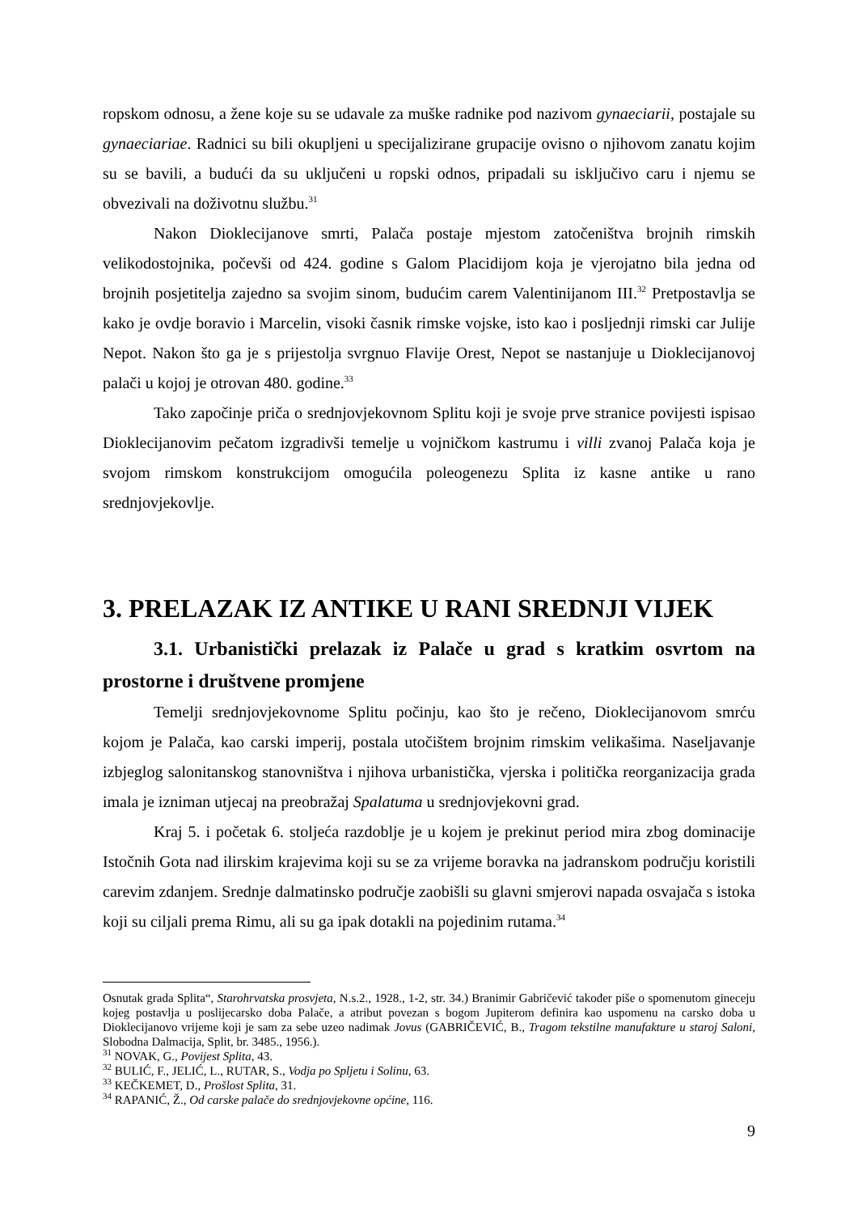ropskom odnosu, a žene koje su se udavale za muške radnike pod nazivom gynaeciarii, postajale su gynaeciariae. Radnici su bili okupljeni u specijalizirane grupacije ovisno o njihovom zanatu kojim su se bavili, a budući da su uključeni u ropski odnos, pripadali su isključivo caru i njemu se obvezivali na doživotnu službu.<sup>31</sup>
Nakon Dioklecijanove smrti, Palača postaje mjestom zatočeništva brojnih rimskih velikodostojnika, počevši od 424. godine s Galom Placidijom koja je vjerojatno bila jedna od brojnih posjetitelja zajedno sa svojim sinom, budućim carem Valentinijanom III.<sup>32</sup> Pretpostavlja se kako je ovdje boravio i Marcelin, visoki časnik rimske vojske, isto kao i posljednji rimski car Julije Nepot. Nakon što ga je s prijestolja svrgnuo Flavije Orest, Nepot se nastanjuje u Dioklecijanovoj palači u kojoj je otrovan 480. godine.<sup>33</sup>
Tako započinje priča o srednjovjekovnom Splitu koji je svoje prve stranice povijesti ispisao Dioklecijanovim pečatom izgradivši temelje u vojničkom kastrumu i villi zvanoj Palača koja je svojom rimskom konstrukcijom omogućila poleogenezu Splita iz kasne antike u rano srednjovjekovlje.
3. PRELAZAK IZ ANTIKE U RANI SREDNJI VIJEK
3.1. Urbanistički prelazak iz Palače u grad s kratkim osvrtom na prostorne i društvene promjene
Temelji srednjovjekovnome Splitu počinju, kao što je rečeno, Dioklecijanovom smrću kojom je Palača, kao carski imperij, postala utočištem brojnim rimskim velikašima. Naseljavanje izbjeglog salonitanskog stanovništva i njihova urbanistička, vjerska i politička reorganizacija grada imala je izniman utjecaj na preobražaj Spalatuma u srednjovjekovni grad.
Kraj 5. i početak 6. stoljeća razdoblje je u kojem je prekinut period mira zbog dominacije Istočnih Gota nad ilirskim krajevima koji su se za vrijeme boravka na jadranskom području koristili carevim zdanjem. Srednje dalmatinsko područje zaobišli su glavni smjerovi napada osvajača s istoka koji su ciljali prema Rimu, ali su ga ipak dotakli na pojedinim rutama.<sup>34</sup>
Osnutak grada Splita“, Starohrvatska prosvjeta, N.s.2., 1928., 1-2, str. 34.) Branimir Gabričević također piše o spomenutom gineceju kojeg postavlja u poslijecarsko doba Palače, a atribut povezan s bogom Jupiterom definira kao uspomenu na carsko doba u Dioklecijanovo vrijeme koji je sam za sebe uzeo nadimak Jovus (GABRIČEVIĆ, B., Tragom tekstilne manufakture u staroj Saloni, Slobodna Dalmacija, Split, br. 3485., 1956.).
<sup>31</sup> NOVAK, G., Povijest Splita, 43.
<sup>32</sup> BULIĆ, F., JELIĆ, L., RUTAR, S., Vodja po Spljetu i Solinu, 63.
<sup>33</sup> KEČKEMET, D., Prošlost Splita, 31.
<sup>34</sup> RAPANIĆ, Ž., Od carske palače do srednjovjekovne općine, 116.
9